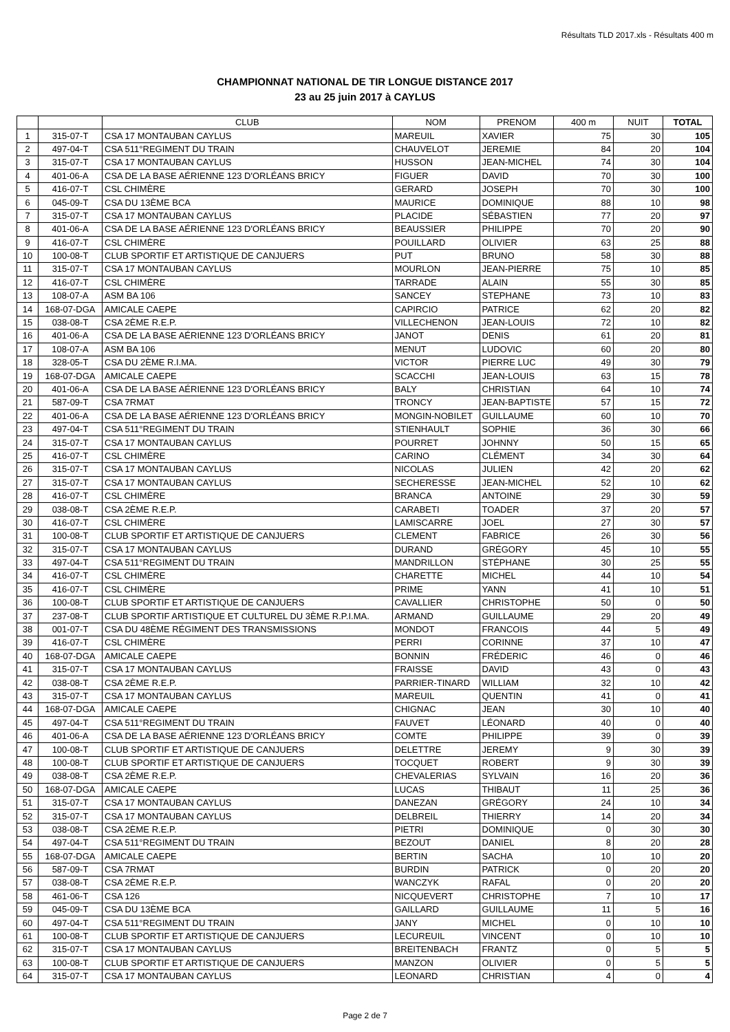Résultats TLD 2017.xls - Résultats 400 m
CHAMPIONNAT NATIONAL DE TIR LONGUE DISTANCE 2017
23 au 25 juin 2017 à CAYLUS
| | | CLUB | NOM | PRENOM | 400 m | NUIT | TOTAL |
| --- | --- | --- | --- | --- | --- | --- | --- |
| 1 | 315-07-T | CSA 17 MONTAUBAN CAYLUS | MAREUIL | XAVIER | 75 | 30 | 105 |
| 2 | 497-04-T | CSA 511°REGIMENT DU TRAIN | CHAUVELOT | JEREMIE | 84 | 20 | 104 |
| 3 | 315-07-T | CSA 17 MONTAUBAN CAYLUS | HUSSON | JEAN-MICHEL | 74 | 30 | 104 |
| 4 | 401-06-A | CSA DE LA BASE AÉRIENNE 123 D'ORLÉANS BRICY | FIGUER | DAVID | 70 | 30 | 100 |
| 5 | 416-07-T | CSL CHIMÈRE | GERARD | JOSEPH | 70 | 30 | 100 |
| 6 | 045-09-T | CSA DU 13ÈME BCA | MAURICE | DOMINIQUE | 88 | 10 | 98 |
| 7 | 315-07-T | CSA 17 MONTAUBAN CAYLUS | PLACIDE | SÉBASTIEN | 77 | 20 | 97 |
| 8 | 401-06-A | CSA DE LA BASE AÉRIENNE 123 D'ORLÉANS BRICY | BEAUSSIER | PHILIPPE | 70 | 20 | 90 |
| 9 | 416-07-T | CSL CHIMÈRE | POUILLARD | OLIVIER | 63 | 25 | 88 |
| 10 | 100-08-T | CLUB SPORTIF ET ARTISTIQUE DE CANJUERS | PUT | BRUNO | 58 | 30 | 88 |
| 11 | 315-07-T | CSA 17 MONTAUBAN CAYLUS | MOURLON | JEAN-PIERRE | 75 | 10 | 85 |
| 12 | 416-07-T | CSL CHIMÈRE | TARRADE | ALAIN | 55 | 30 | 85 |
| 13 | 108-07-A | ASM BA 106 | SANCEY | STEPHANE | 73 | 10 | 83 |
| 14 | 168-07-DGA | AMICALE CAEPE | CAPIRCIO | PATRICE | 62 | 20 | 82 |
| 15 | 038-08-T | CSA 2ÈME R.E.P. | VILLECHENON | JEAN-LOUIS | 72 | 10 | 82 |
| 16 | 401-06-A | CSA DE LA BASE AÉRIENNE 123 D'ORLÉANS BRICY | JANOT | DENIS | 61 | 20 | 81 |
| 17 | 108-07-A | ASM BA 106 | MENUT | LUDOVIC | 60 | 20 | 80 |
| 18 | 328-05-T | CSA DU 2ÈME R.I.MA. | VICTOR | PIERRE LUC | 49 | 30 | 79 |
| 19 | 168-07-DGA | AMICALE CAEPE | SCACCHI | JEAN-LOUIS | 63 | 15 | 78 |
| 20 | 401-06-A | CSA DE LA BASE AÉRIENNE 123 D'ORLÉANS BRICY | BALY | CHRISTIAN | 64 | 10 | 74 |
| 21 | 587-09-T | CSA 7RMAT | TRONCY | JEAN-BAPTISTE | 57 | 15 | 72 |
| 22 | 401-06-A | CSA DE LA BASE AÉRIENNE 123 D'ORLÉANS BRICY | MONGIN-NOBILET | GUILLAUME | 60 | 10 | 70 |
| 23 | 497-04-T | CSA 511°REGIMENT DU TRAIN | STIENHAULT | SOPHIE | 36 | 30 | 66 |
| 24 | 315-07-T | CSA 17 MONTAUBAN CAYLUS | POURRET | JOHNNY | 50 | 15 | 65 |
| 25 | 416-07-T | CSL CHIMÈRE | CARINO | CLÉMENT | 34 | 30 | 64 |
| 26 | 315-07-T | CSA 17 MONTAUBAN CAYLUS | NICOLAS | JULIEN | 42 | 20 | 62 |
| 27 | 315-07-T | CSA 17 MONTAUBAN CAYLUS | SECHERESSE | JEAN-MICHEL | 52 | 10 | 62 |
| 28 | 416-07-T | CSL CHIMÈRE | BRANCA | ANTOINE | 29 | 30 | 59 |
| 29 | 038-08-T | CSA 2ÈME R.E.P. | CARABETI | TOADER | 37 | 20 | 57 |
| 30 | 416-07-T | CSL CHIMÈRE | LAMISCARRE | JOEL | 27 | 30 | 57 |
| 31 | 100-08-T | CLUB SPORTIF ET ARTISTIQUE DE CANJUERS | CLEMENT | FABRICE | 26 | 30 | 56 |
| 32 | 315-07-T | CSA 17 MONTAUBAN CAYLUS | DURAND | GRÉGORY | 45 | 10 | 55 |
| 33 | 497-04-T | CSA 511°REGIMENT DU TRAIN | MANDRILLON | STÉPHANE | 30 | 25 | 55 |
| 34 | 416-07-T | CSL CHIMÈRE | CHARETTE | MICHEL | 44 | 10 | 54 |
| 35 | 416-07-T | CSL CHIMÈRE | PRIME | YANN | 41 | 10 | 51 |
| 36 | 100-08-T | CLUB SPORTIF ET ARTISTIQUE DE CANJUERS | CAVALLIER | CHRISTOPHE | 50 | 0 | 50 |
| 37 | 237-08-T | CLUB SPORTIF ARTISTIQUE ET CULTUREL DU 3ÈME R.P.I.MA. | ARMAND | GUILLAUME | 29 | 20 | 49 |
| 38 | 001-07-T | CSA DU 48ÈME RÉGIMENT DES TRANSMISSIONS | MONDOT | FRANCOIS | 44 | 5 | 49 |
| 39 | 416-07-T | CSL CHIMÈRE | PERRI | CORINNE | 37 | 10 | 47 |
| 40 | 168-07-DGA | AMICALE CAEPE | BONNIN | FRÉDERIC | 46 | 0 | 46 |
| 41 | 315-07-T | CSA 17 MONTAUBAN CAYLUS | FRAISSE | DAVID | 43 | 0 | 43 |
| 42 | 038-08-T | CSA 2ÈME R.E.P. | PARRIER-TINARD | WILLIAM | 32 | 10 | 42 |
| 43 | 315-07-T | CSA 17 MONTAUBAN CAYLUS | MAREUIL | QUENTIN | 41 | 0 | 41 |
| 44 | 168-07-DGA | AMICALE CAEPE | CHIGNAC | JEAN | 30 | 10 | 40 |
| 45 | 497-04-T | CSA 511°REGIMENT DU TRAIN | FAUVET | LÉONARD | 40 | 0 | 40 |
| 46 | 401-06-A | CSA DE LA BASE AÉRIENNE 123 D'ORLÉANS BRICY | COMTE | PHILIPPE | 39 | 0 | 39 |
| 47 | 100-08-T | CLUB SPORTIF ET ARTISTIQUE DE CANJUERS | DELETTRE | JEREMY | 9 | 30 | 39 |
| 48 | 100-08-T | CLUB SPORTIF ET ARTISTIQUE DE CANJUERS | TOCQUET | ROBERT | 9 | 30 | 39 |
| 49 | 038-08-T | CSA 2ÈME R.E.P. | CHEVALERIAS | SYLVAIN | 16 | 20 | 36 |
| 50 | 168-07-DGA | AMICALE CAEPE | LUCAS | THIBAUT | 11 | 25 | 36 |
| 51 | 315-07-T | CSA 17 MONTAUBAN CAYLUS | DANEZAN | GRÉGORY | 24 | 10 | 34 |
| 52 | 315-07-T | CSA 17 MONTAUBAN CAYLUS | DELBREIL | THIERRY | 14 | 20 | 34 |
| 53 | 038-08-T | CSA 2ÈME R.E.P. | PIETRI | DOMINIQUE | 0 | 30 | 30 |
| 54 | 497-04-T | CSA 511°REGIMENT DU TRAIN | BEZOUT | DANIEL | 8 | 20 | 28 |
| 55 | 168-07-DGA | AMICALE CAEPE | BERTIN | SACHA | 10 | 10 | 20 |
| 56 | 587-09-T | CSA 7RMAT | BURDIN | PATRICK | 0 | 20 | 20 |
| 57 | 038-08-T | CSA 2ÈME R.E.P. | WANCZYK | RAFAL | 0 | 20 | 20 |
| 58 | 461-06-T | CSA 126 | NICQUEVERT | CHRISTOPHE | 7 | 10 | 17 |
| 59 | 045-09-T | CSA DU 13ÈME BCA | GAILLARD | GUILLAUME | 11 | 5 | 16 |
| 60 | 497-04-T | CSA 511°REGIMENT DU TRAIN | JANY | MICHEL | 0 | 10 | 10 |
| 61 | 100-08-T | CLUB SPORTIF ET ARTISTIQUE DE CANJUERS | LECUREUIL | VINCENT | 0 | 10 | 10 |
| 62 | 315-07-T | CSA 17 MONTAUBAN CAYLUS | BREITENBACH | FRANTZ | 0 | 5 | 5 |
| 63 | 100-08-T | CLUB SPORTIF ET ARTISTIQUE DE CANJUERS | MANZON | OLIVIER | 0 | 5 | 5 |
| 64 | 315-07-T | CSA 17 MONTAUBAN CAYLUS | LEONARD | CHRISTIAN | 4 | 0 | 4 |
Page 2 de 7